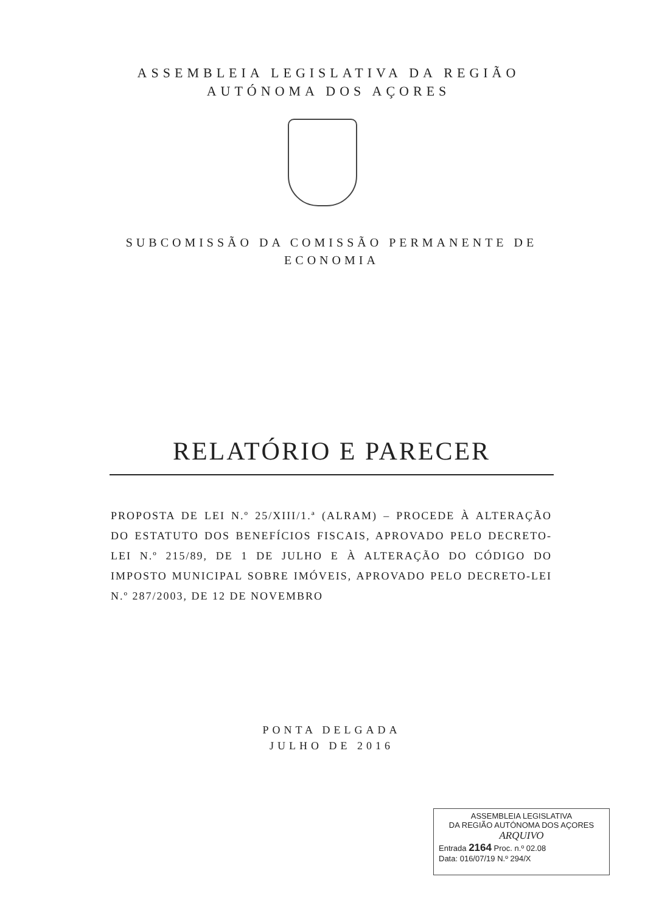ASSEMBLEIA LEGISLATIVA DA REGIÃO
AUTÓNOMA DOS AÇORES
SUBCOMISSÃO DA COMISSÃO PERMANENTE DE
ECONOMIA
RELATÓRIO E PARECER
PROPOSTA DE LEI N.º 25/XIII/1.ª (ALRAM) – PROCEDE À ALTERAÇÃO DO ESTATUTO DOS BENEFÍCIOS FISCAIS, APROVADO PELO DECRETO-LEI N.º 215/89, DE 1 DE JULHO E À ALTERAÇÃO DO CÓDIGO DO IMPOSTO MUNICIPAL SOBRE IMÓVEIS, APROVADO PELO DECRETO-LEI N.º 287/2003, DE 12 DE NOVEMBRO
PONTA DELGADA
JULHO DE 2016
ASSEMBLEIA LEGISLATIVA
DA REGIÃO AUTÓNOMA DOS AÇORES
ARQUIVO
Entrada 2164 Proc. n.º 02.08
Data: 016/07/19 N.º 294/X